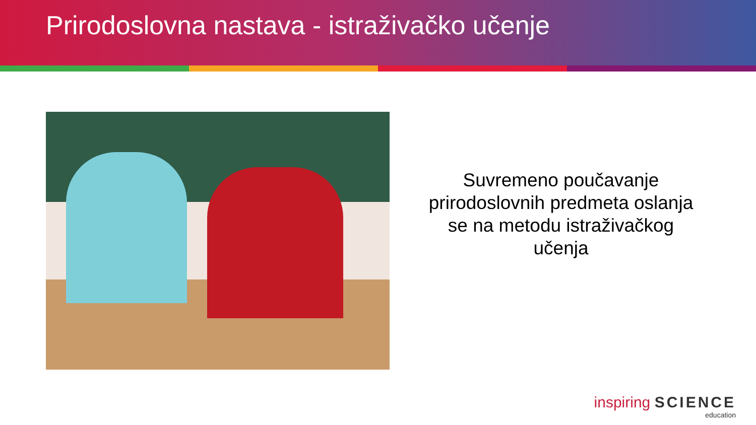Prirodoslovna nastava - istraživačko učenje
Suvremeno poučavanje prirodoslovnih predmeta oslanja se na metodu istraživačkog učenja
inspiring SCIENCE
education